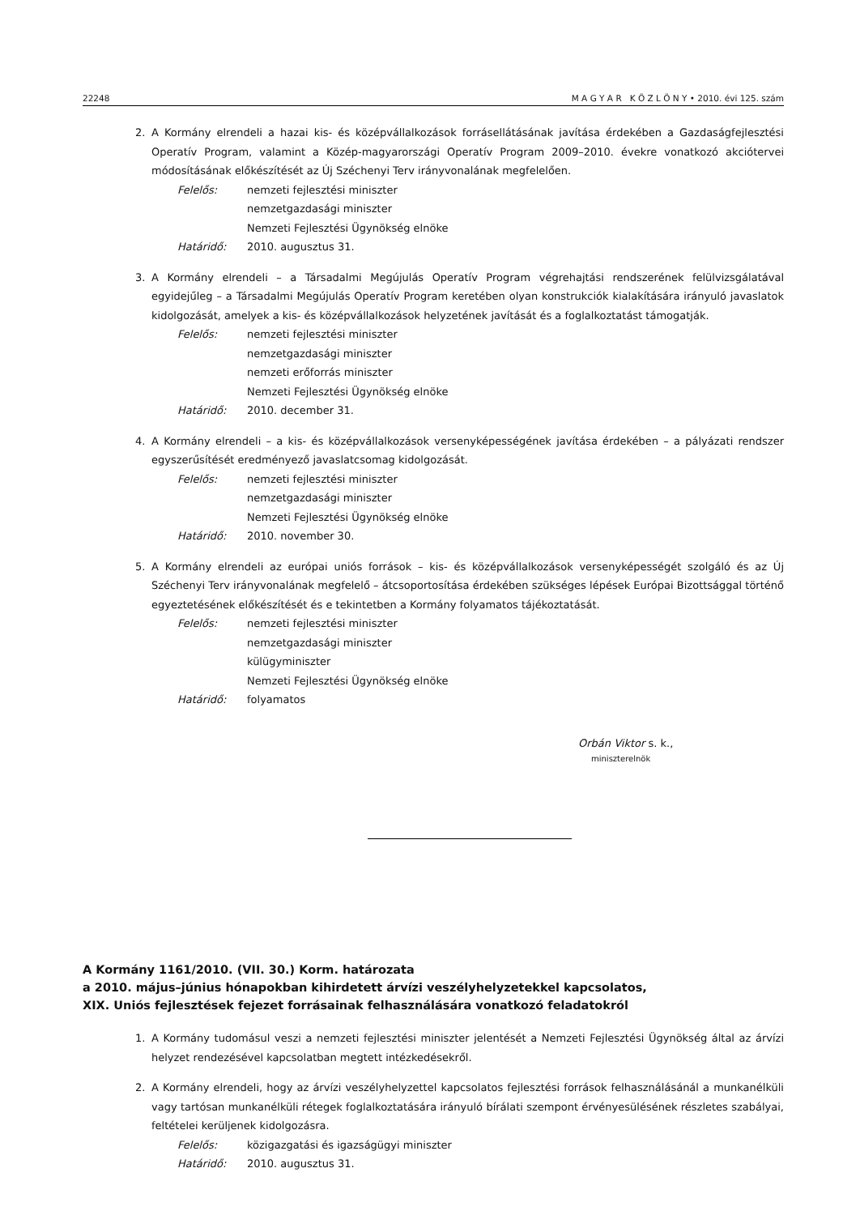22248 M A G Y A R K Ö Z L Ö N Y • 2010. évi 125. szám
2. A Kormány elrendeli a hazai kis- és középvállalkozások forrásellátásának javítása érdekében a Gazdaságfejlesztési Operatív Program, valamint a Közép-magyarországi Operatív Program 2009–2010. évekre vonatkozó akciótervei módosításának előkészítését az Új Széchenyi Terv irányvonalának megfelelően.
Felelős: nemzeti fejlesztési miniszter
nemzetgazdasági miniszter
Nemzeti Fejlesztési Ügynökség elnöke
Határidő: 2010. augusztus 31.
3. A Kormány elrendeli – a Társadalmi Megújulás Operatív Program végrehajtási rendszerének felülvizsgálatával egyidejűleg – a Társadalmi Megújulás Operatív Program keretében olyan konstrukciók kialakítására irányuló javaslatok kidolgozását, amelyek a kis- és középvállalkozások helyzetének javítását és a foglalkoztatást támogatják.
Felelős: nemzeti fejlesztési miniszter
nemzetgazdasági miniszter
nemzeti erőforrás miniszter
Nemzeti Fejlesztési Ügynökség elnöke
Határidő: 2010. december 31.
4. A Kormány elrendeli – a kis- és középvállalkozások versenyképességének javítása érdekében – a pályázati rendszer egyszerűsítését eredményező javaslatcsomag kidolgozását.
Felelős: nemzeti fejlesztési miniszter
nemzetgazdasági miniszter
Nemzeti Fejlesztési Ügynökség elnöke
Határidő: 2010. november 30.
5. A Kormány elrendeli az európai uniós források – kis- és középvállalkozások versenyképességét szolgáló és az Új Széchenyi Terv irányvonalának megfelelő – átcsoportosítása érdekében szükséges lépések Európai Bizottsággal történő egyeztetésének előkészítését és e tekintetben a Kormány folyamatos tájékoztatását.
Felelős: nemzeti fejlesztési miniszter
nemzetgazdasági miniszter
külügyminiszter
Nemzeti Fejlesztési Ügynökség elnöke
Határidő: folyamatos
Orbán Viktor s. k.,
miniszterelnök
A Kormány 1161/2010. (VII. 30.) Korm. határozata
a 2010. május–június hónapokban kihirdetett árvízi veszélyhelyzetekkel kapcsolatos,
XIX. Uniós fejlesztések fejezet forrásainak felhasználására vonatkozó feladatokról
1. A Kormány tudomásul veszi a nemzeti fejlesztési miniszter jelentését a Nemzeti Fejlesztési Ügynökség által az árvízi helyzet rendezésével kapcsolatban megtett intézkedésekről.
2. A Kormány elrendeli, hogy az árvízi veszélyhelyzettel kapcsolatos fejlesztési források felhasználásánál a munkanélküli vagy tartósan munkanélküli rétegek foglalkoztatására irányuló bírálati szempont érvényesülésének részletes szabályai, feltételei kerüljenek kidolgozásra.
Felelős: közigazgatási és igazságügyi miniszter
Határidő: 2010. augusztus 31.